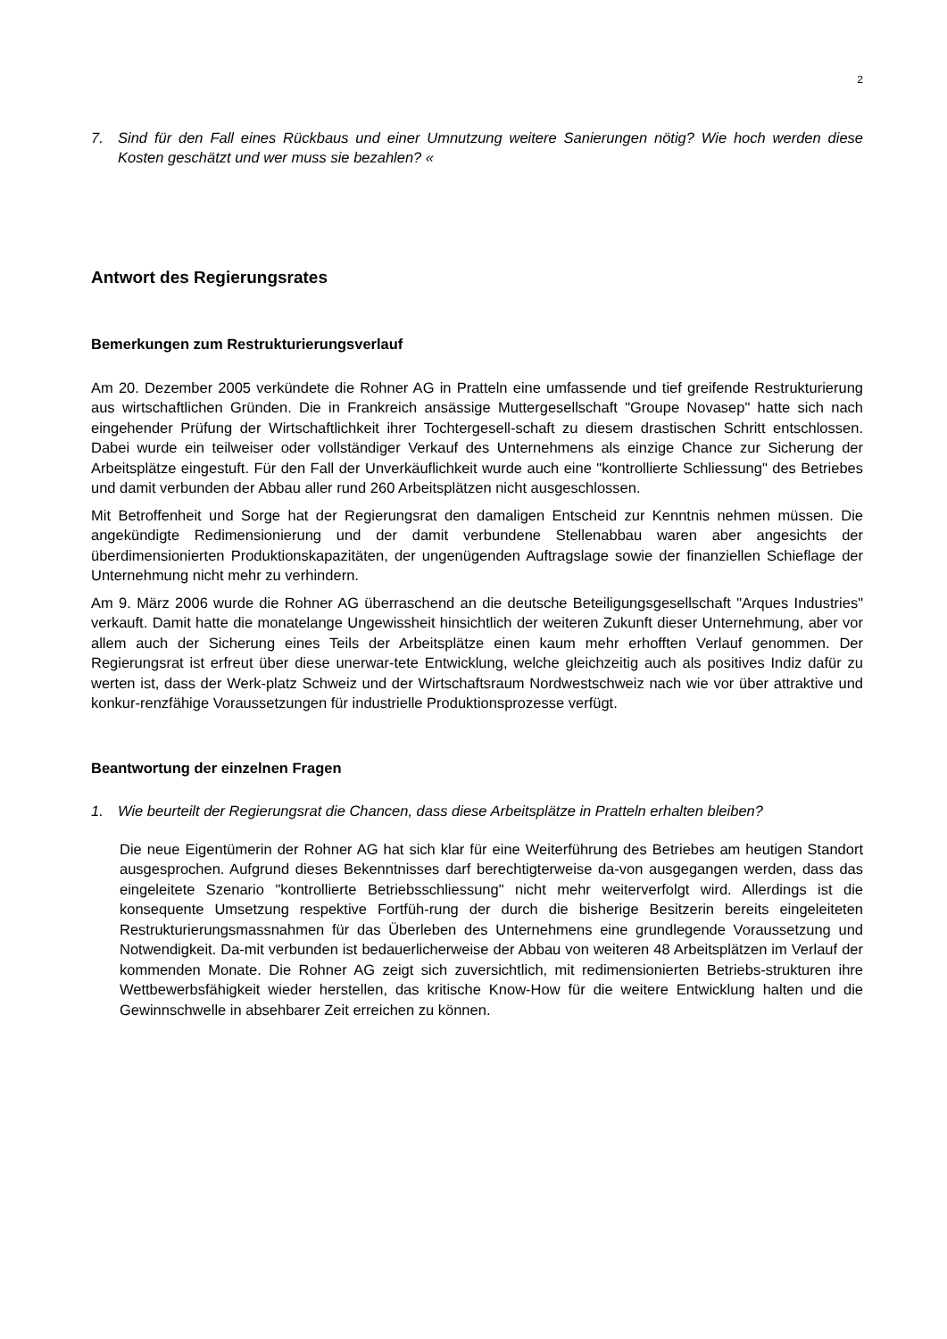2
7. Sind für den Fall eines Rückbaus und einer Umnutzung weitere Sanierungen nötig? Wie hoch werden diese Kosten geschätzt und wer muss sie bezahlen? «
Antwort des Regierungsrates
Bemerkungen zum Restrukturierungsverlauf
Am 20. Dezember 2005 verkündete die Rohner AG in Pratteln eine umfassende und tief greifende Restrukturierung aus wirtschaftlichen Gründen. Die in Frankreich ansässige Muttergesellschaft "Groupe Novasep" hatte sich nach eingehender Prüfung der Wirtschaftlichkeit ihrer Tochtergesell-schaft zu diesem drastischen Schritt entschlossen. Dabei wurde ein teilweiser oder vollständiger Verkauf des Unternehmens als einzige Chance zur Sicherung der Arbeitsplätze eingestuft. Für den Fall der Unverkäuflichkeit wurde auch eine "kontrollierte Schliessung" des Betriebes und damit verbunden der Abbau aller rund 260 Arbeitsplätzen nicht ausgeschlossen.
Mit Betroffenheit und Sorge hat der Regierungsrat den damaligen Entscheid zur Kenntnis nehmen müssen. Die angekündigte Redimensionierung und der damit verbundene Stellenabbau waren aber angesichts der überdimensionierten Produktionskapazitäten, der ungenügenden Auftragslage sowie der finanziellen Schieflage der Unternehmung nicht mehr zu verhindern.
Am 9. März 2006 wurde die Rohner AG überraschend an die deutsche Beteiligungsgesellschaft "Arques Industries" verkauft. Damit hatte die monatelange Ungewissheit hinsichtlich der weiteren Zukunft dieser Unternehmung, aber vor allem auch der Sicherung eines Teils der Arbeitsplätze einen kaum mehr erhofften Verlauf genommen. Der Regierungsrat ist erfreut über diese unerwar-tete Entwicklung, welche gleichzeitig auch als positives Indiz dafür zu werten ist, dass der Werk-platz Schweiz und der Wirtschaftsraum Nordwestschweiz nach wie vor über attraktive und konkur-renzfähige Voraussetzungen für industrielle Produktionsprozesse verfügt.
Beantwortung der einzelnen Fragen
1. Wie beurteilt der Regierungsrat die Chancen, dass diese Arbeitsplätze in Pratteln erhalten bleiben?
Die neue Eigentümerin der Rohner AG hat sich klar für eine Weiterführung des Betriebes am heutigen Standort ausgesprochen. Aufgrund dieses Bekenntnisses darf berechtigterweise da-von ausgegangen werden, dass das eingeleitete Szenario "kontrollierte Betriebsschliessung" nicht mehr weiterverfolgt wird. Allerdings ist die konsequente Umsetzung respektive Fortfüh-rung der durch die bisherige Besitzerin bereits eingeleiteten Restrukturierungsmassnahmen für das Überleben des Unternehmens eine grundlegende Voraussetzung und Notwendigkeit. Da-mit verbunden ist bedauerlicherweise der Abbau von weiteren 48 Arbeitsplätzen im Verlauf der kommenden Monate. Die Rohner AG zeigt sich zuversichtlich, mit redimensionierten Betriebs-strukturen ihre Wettbewerbsfähigkeit wieder herstellen, das kritische Know-How für die weitere Entwicklung halten und die Gewinnschwelle in absehbarer Zeit erreichen zu können.